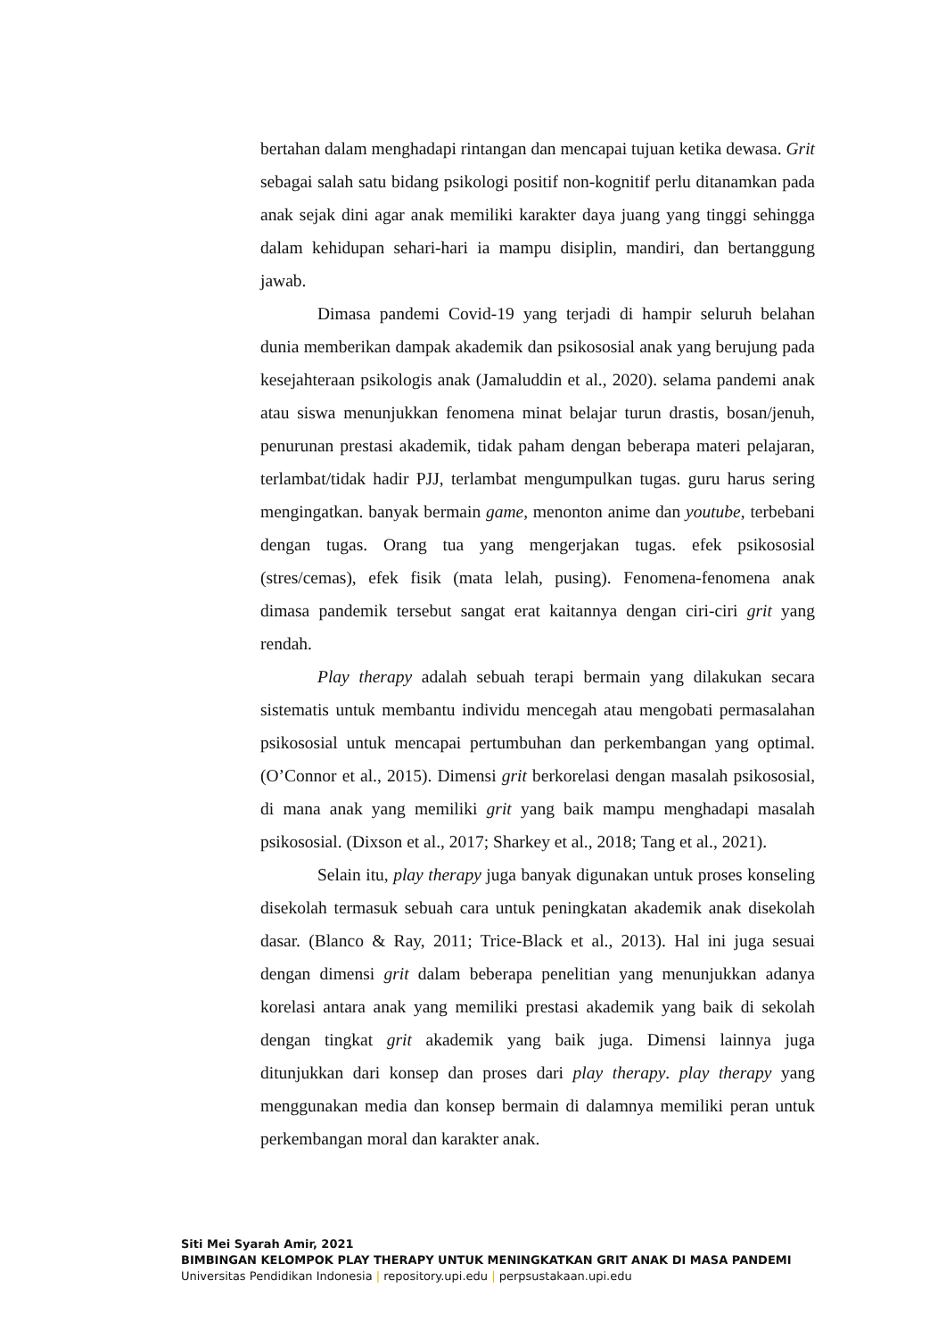bertahan dalam menghadapi rintangan dan mencapai tujuan ketika dewasa. Grit sebagai salah satu bidang psikologi positif non-kognitif perlu ditanamkan pada anak sejak dini agar anak memiliki karakter daya juang yang tinggi sehingga dalam kehidupan sehari-hari ia mampu disiplin, mandiri, dan bertanggung jawab.
Dimasa pandemi Covid-19 yang terjadi di hampir seluruh belahan dunia memberikan dampak akademik dan psikososial anak yang berujung pada kesejahteraan psikologis anak (Jamaluddin et al., 2020). selama pandemi anak atau siswa menunjukkan fenomena minat belajar turun drastis, bosan/jenuh, penurunan prestasi akademik, tidak paham dengan beberapa materi pelajaran, terlambat/tidak hadir PJJ, terlambat mengumpulkan tugas. guru harus sering mengingatkan. banyak bermain game, menonton anime dan youtube, terbebani dengan tugas. Orang tua yang mengerjakan tugas. efek psikososial (stres/cemas), efek fisik (mata lelah, pusing). Fenomena-fenomena anak dimasa pandemik tersebut sangat erat kaitannya dengan ciri-ciri grit yang rendah.
Play therapy adalah sebuah terapi bermain yang dilakukan secara sistematis untuk membantu individu mencegah atau mengobati permasalahan psikososial untuk mencapai pertumbuhan dan perkembangan yang optimal. (O’Connor et al., 2015). Dimensi grit berkorelasi dengan masalah psikososial, di mana anak yang memiliki grit yang baik mampu menghadapi masalah psikososial. (Dixson et al., 2017; Sharkey et al., 2018; Tang et al., 2021).
Selain itu, play therapy juga banyak digunakan untuk proses konseling disekolah termasuk sebuah cara untuk peningkatan akademik anak disekolah dasar. (Blanco & Ray, 2011; Trice-Black et al., 2013). Hal ini juga sesuai dengan dimensi grit dalam beberapa penelitian yang menunjukkan adanya korelasi antara anak yang memiliki prestasi akademik yang baik di sekolah dengan tingkat grit akademik yang baik juga. Dimensi lainnya juga ditunjukkan dari konsep dan proses dari play therapy. play therapy yang menggunakan media dan konsep bermain di dalamnya memiliki peran untuk perkembangan moral dan karakter anak.
Siti Mei Syarah Amir, 2021
BIMBINGAN KELOMPOK PLAY THERAPY UNTUK MENINGKATKAN GRIT ANAK DI MASA PANDEMI
Universitas Pendidikan Indonesia | repository.upi.edu | perpsustakaan.upi.edu